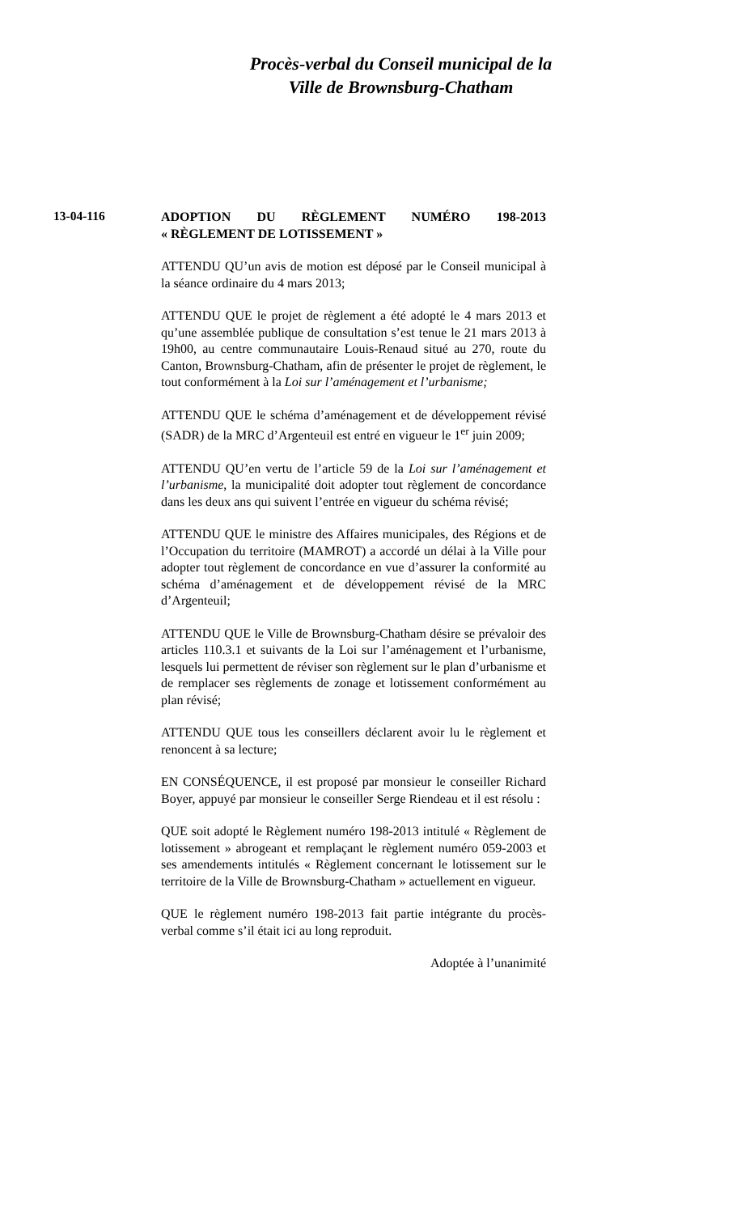Procès-verbal du Conseil municipal de la
Ville de Brownsburg-Chatham
13-04-116
ADOPTION DU RÈGLEMENT NUMÉRO 198-2013
« RÈGLEMENT DE LOTISSEMENT »
ATTENDU QU’un avis de motion est déposé par le Conseil municipal à la séance ordinaire du 4 mars 2013;
ATTENDU QUE le projet de règlement a été adopté le 4 mars 2013 et qu’une assemblée publique de consultation s’est tenue le 21 mars 2013 à 19h00, au centre communautaire Louis-Renaud situé au 270, route du Canton, Brownsburg-Chatham, afin de présenter le projet de règlement, le tout conformément à la Loi sur l’aménagement et l’urbanisme;
ATTENDU QUE le schéma d’aménagement et de développement révisé (SADR) de la MRC d’Argenteuil est entré en vigueur le 1<sup>er</sup> juin 2009;
ATTENDU QU’en vertu de l’article 59 de la Loi sur l’aménagement et l’urbanisme, la municipalité doit adopter tout règlement de concordance dans les deux ans qui suivent l’entrée en vigueur du schéma révisé;
ATTENDU QUE le ministre des Affaires municipales, des Régions et de l’Occupation du territoire (MAMROT) a accordé un délai à la Ville pour adopter tout règlement de concordance en vue d’assurer la conformité au schéma d’aménagement et de développement révisé de la MRC d’Argenteuil;
ATTENDU QUE le Ville de Brownsburg-Chatham désire se prévaloir des articles 110.3.1 et suivants de la Loi sur l’aménagement et l’urbanisme, lesquels lui permettent de réviser son règlement sur le plan d’urbanisme et de remplacer ses règlements de zonage et lotissement conformément au plan révisé;
ATTENDU QUE tous les conseillers déclarent avoir lu le règlement et renoncent à sa lecture;
EN CONSÉQUENCE, il est proposé par monsieur le conseiller Richard Boyer, appuyé par monsieur le conseiller Serge Riendeau et il est résolu :
QUE soit adopté le Règlement numéro 198-2013 intitulé « Règlement de lotissement » abrogeant et remplaçant le règlement numéro 059-2003 et ses amendements intitulés « Règlement concernant le lotissement sur le territoire de la Ville de Brownsburg-Chatham » actuellement en vigueur.
QUE le règlement numéro 198-2013 fait partie intégrante du procès-verbal comme s’il était ici au long reproduit.
Adoptée à l’unanimité